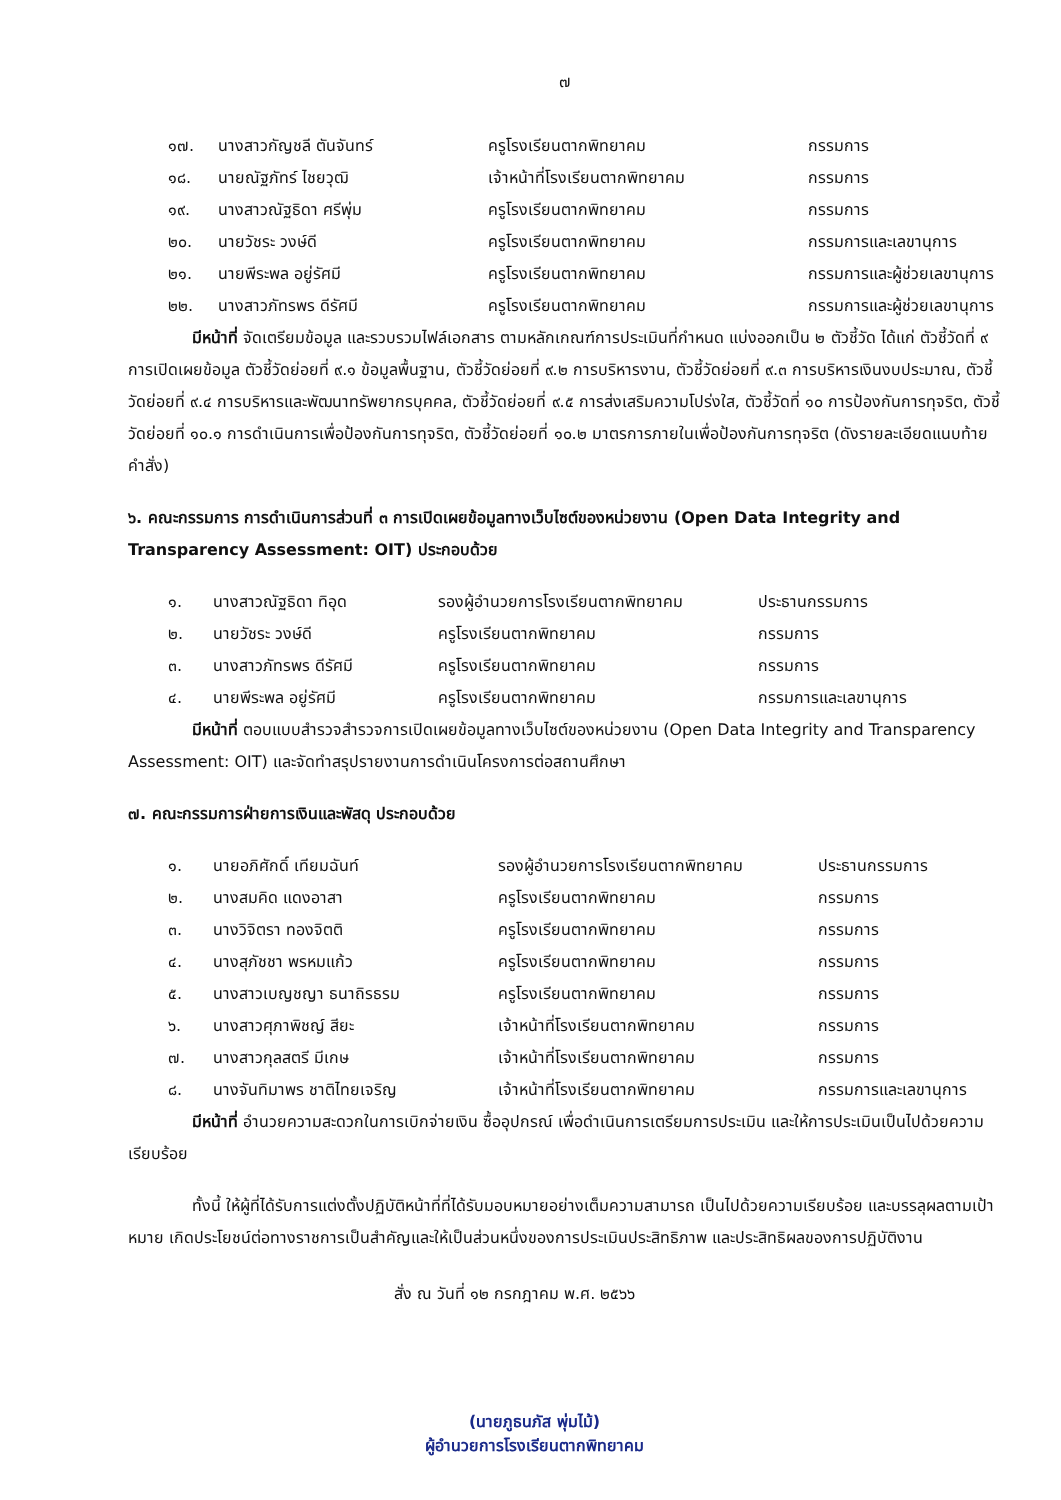๗
| ๑๗. | นางสาวกัญชลี ตันจันทร์ | ครูโรงเรียนตากพิทยาคม | กรรมการ |
| ๑๘. | นายณัฐภัทร์ ไชยวุฒิ | เจ้าหน้าที่โรงเรียนตากพิทยาคม | กรรมการ |
| ๑๙. | นางสาวณัฐธิดา ศรีพุ่ม | ครูโรงเรียนตากพิทยาคม | กรรมการ |
| ๒๐. | นายวัชระ วงษ์ดี | ครูโรงเรียนตากพิทยาคม | กรรมการและเลขานุการ |
| ๒๑. | นายพีระพล อยู่รัศมี | ครูโรงเรียนตากพิทยาคม | กรรมการและผู้ช่วยเลขานุการ |
| ๒๒. | นางสาวภัทรพร ดีรัศมี | ครูโรงเรียนตากพิทยาคม | กรรมการและผู้ช่วยเลขานุการ |
มีหน้าที่ จัดเตรียมข้อมูล และรวบรวมไฟล์เอกสาร ตามหลักเกณฑ์การประเมินที่กำหนด แบ่งออกเป็น ๒ ตัวชี้วัด ได้แก่ ตัวชี้วัดที่ ๙ การเปิดเผยข้อมูล ตัวชี้วัดย่อยที่ ๙.๑ ข้อมูลพื้นฐาน, ตัวชี้วัดย่อยที่ ๙.๒ การบริหารงาน, ตัวชี้วัดย่อยที่ ๙.๓ การบริหารเงินงบประมาณ, ตัวชี้วัดย่อยที่ ๙.๔ การบริหารและพัฒนาทรัพยากรบุคคล, ตัวชี้วัดย่อยที่ ๙.๕ การส่งเสริมความโปร่งใส, ตัวชี้วัดที่ ๑๐ การป้องกันการทุจริต, ตัวชี้วัดย่อยที่ ๑๐.๑ การดำเนินการเพื่อป้องกันการทุจริต, ตัวชี้วัดย่อยที่ ๑๐.๒ มาตรการภายในเพื่อป้องกันการทุจริต (ดังรายละเอียดแนบท้ายคำสั่ง)
๖. คณะกรรมการ การดำเนินการส่วนที่ ๓ การเปิดเผยข้อมูลทางเว็บไซต์ของหน่วยงาน (Open Data Integrity and Transparency Assessment: OIT) ประกอบด้วย
| ๑. | นางสาวณัฐธิดา ทิอุด | รองผู้อำนวยการโรงเรียนตากพิทยาคม | ประธานกรรมการ |
| ๒. | นายวัชระ วงษ์ดี | ครูโรงเรียนตากพิทยาคม | กรรมการ |
| ๓. | นางสาวภัทรพร ดีรัศมี | ครูโรงเรียนตากพิทยาคม | กรรมการ |
| ๔. | นายพีระพล อยู่รัศมี | ครูโรงเรียนตากพิทยาคม | กรรมการและเลขานุการ |
มีหน้าที่ ตอบแบบสำรวจสำรวจการเปิดเผยข้อมูลทางเว็บไซต์ของหน่วยงาน (Open Data Integrity and Transparency Assessment: OIT) และจัดทำสรุปรายงานการดำเนินโครงการต่อสถานศึกษา
๗. คณะกรรมการฝ่ายการเงินและพัสดุ ประกอบด้วย
| ๑. | นายอภิศักดิ์ เทียมฉันท์ | รองผู้อำนวยการโรงเรียนตากพิทยาคม | ประธานกรรมการ |
| ๒. | นางสมคิด แดงอาสา | ครูโรงเรียนตากพิทยาคม | กรรมการ |
| ๓. | นางวิจิตรา ทองจิตติ | ครูโรงเรียนตากพิทยาคม | กรรมการ |
| ๔. | นางสุภัชชา พรหมแก้ว | ครูโรงเรียนตากพิทยาคม | กรรมการ |
| ๕. | นางสาวเบญชญา ธนาถิรธรม | ครูโรงเรียนตากพิทยาคม | กรรมการ |
| ๖. | นางสาวศุภาพิชญ์ สียะ | เจ้าหน้าที่โรงเรียนตากพิทยาคม | กรรมการ |
| ๗. | นางสาวกุลสตรี มีเกษ | เจ้าหน้าที่โรงเรียนตากพิทยาคม | กรรมการ |
| ๘. | นางจันทิมาพร ชาติไทยเจริญ | เจ้าหน้าที่โรงเรียนตากพิทยาคม | กรรมการและเลขานุการ |
มีหน้าที่ อำนวยความสะดวกในการเบิกจ่ายเงิน ซื้ออุปกรณ์ เพื่อดำเนินการเตรียมการประเมิน และให้การประเมินเป็นไปด้วยความเรียบร้อย
ทั้งนี้ ให้ผู้ที่ได้รับการแต่งตั้งปฏิบัติหน้าที่ที่ได้รับมอบหมายอย่างเต็มความสามารถ เป็นไปด้วยความเรียบร้อย และบรรลุผลตามเป้าหมาย เกิดประโยชน์ต่อทางราชการเป็นสำคัญและให้เป็นส่วนหนึ่งของการประเมินประสิทธิภาพ และประสิทธิผลของการปฏิบัติงาน
สั่ง ณ วันที่ ๑๒ กรกฎาคม พ.ศ. ๒๕๖๖
(นายภูธนภัส พุ่มไม้)
ผู้อำนวยการโรงเรียนตากพิทยาคม